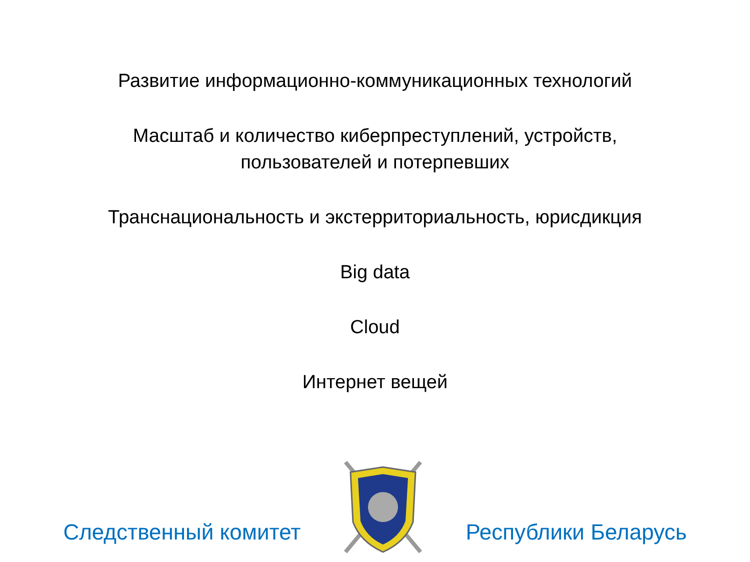Развитие информационно-коммуникационных технологий
Масштаб и количество киберпреступлений, устройств,
пользователей и потерпевших
Транснациональность и экстерриториальность, юрисдикция
Big data
Cloud
Интернет вещей
Следственный комитет
Республики Беларусь